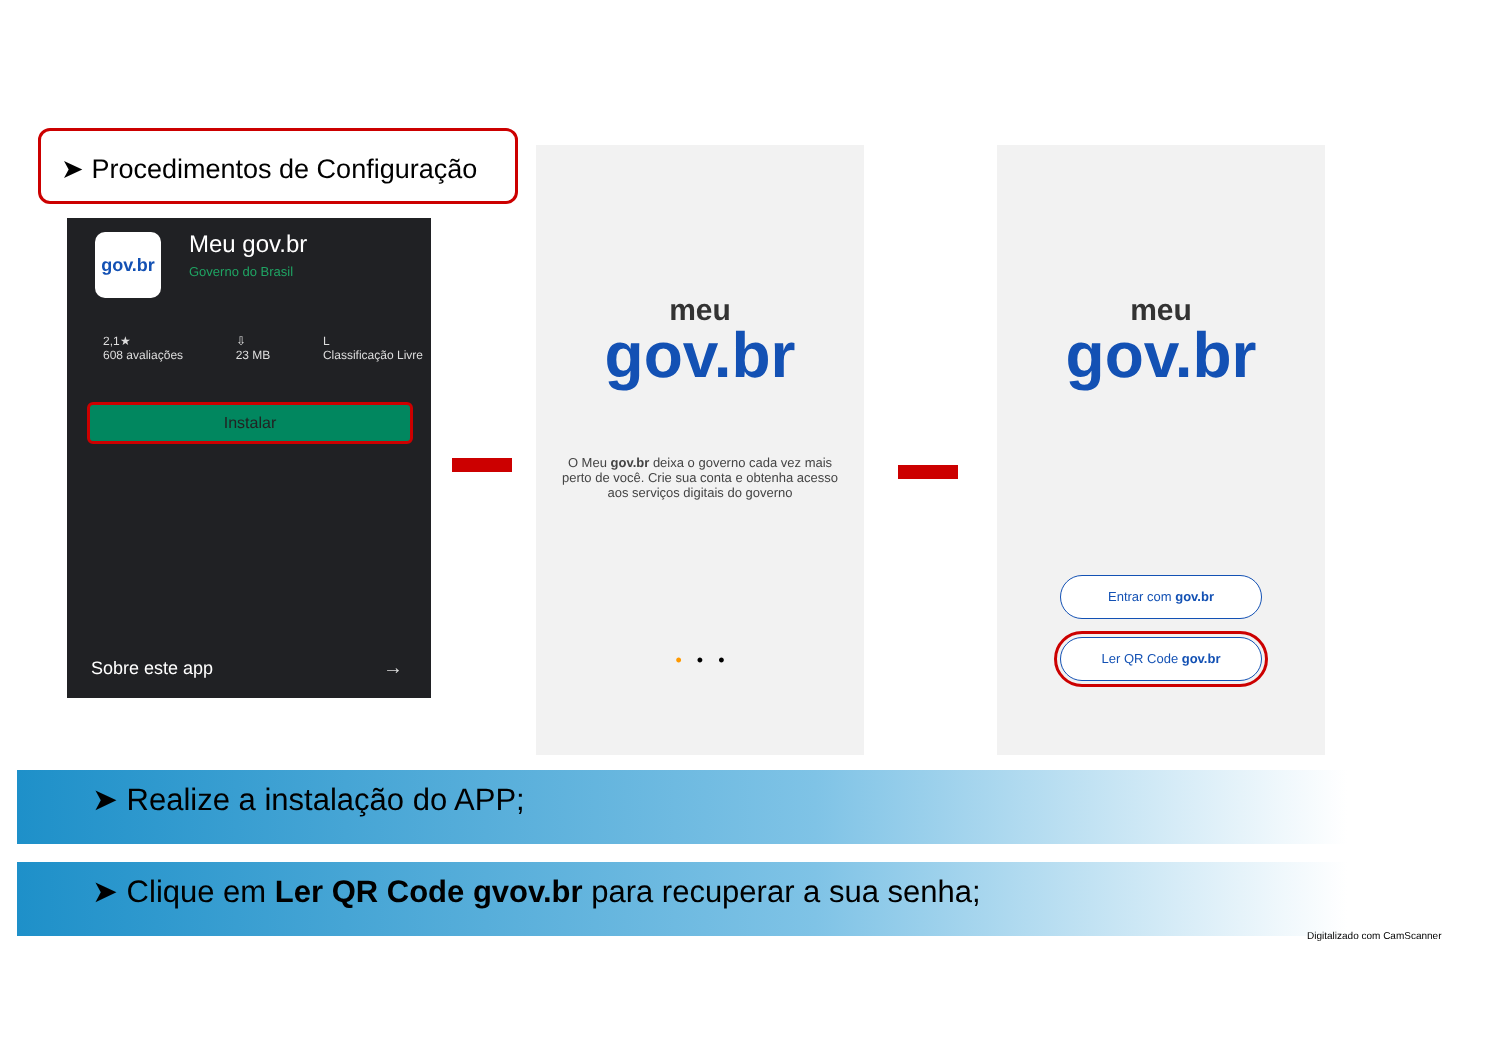➤ Procedimentos de Configuração
gov.br Meu gov.br
Governo do Brasil
2,1★
608 avaliações ⇩
23 MB L
Classificação Livre
Instalar
Sobre este app →
meu
gov.br
O Meu gov.br deixa o governo cada vez mais perto de você. Crie sua conta e obtenha acesso aos serviços digitais do governo
• • •
meu
gov.br
Entrar com gov.br
Ler QR Code gov.br
➤ Realize a instalação do APP;
➤ Clique em Ler QR Code gvov.br para recuperar a sua senha;
Digitalizado com CamScanner